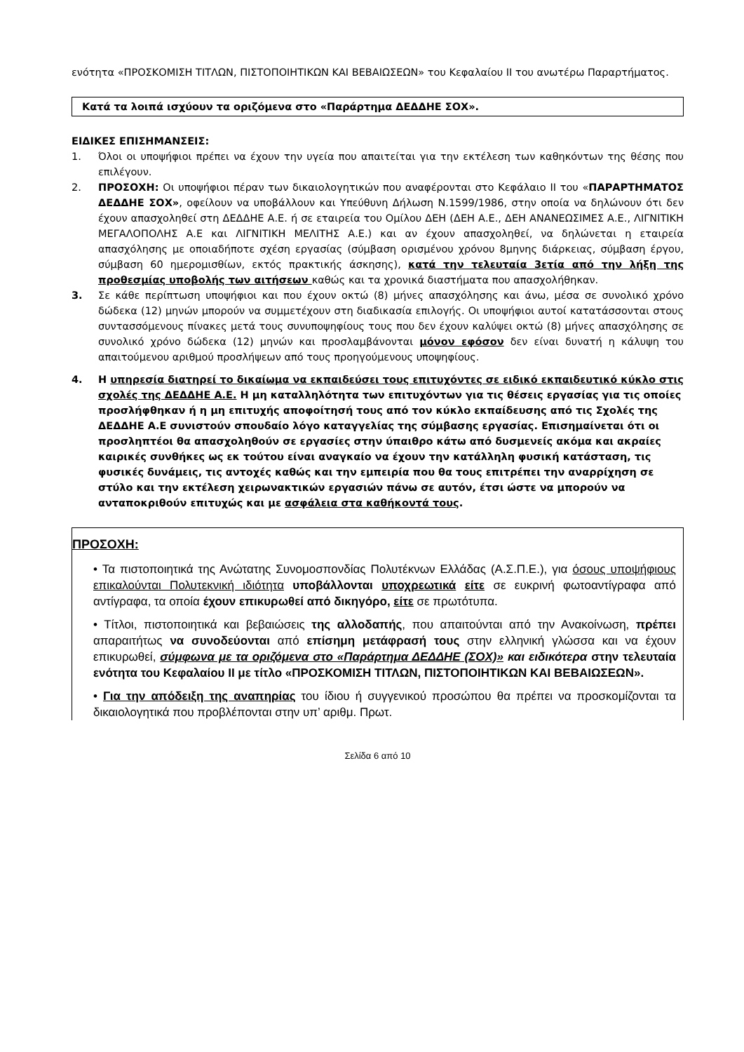ενότητα «ΠΡΟΣΚΟΜΙΣΗ ΤΙΤΛΩΝ, ΠΙΣΤΟΠΟΙΗΤΙΚΩΝ ΚΑΙ ΒΕΒΑΙΩΣΕΩΝ» του Κεφαλαίου ΙΙ του ανωτέρω Παραρτήματος.
Κατά τα λοιπά ισχύουν τα οριζόμενα στο «Παράρτημα ΔΕΔΔΗΕ ΣΟΧ».
ΕΙΔΙΚΕΣ ΕΠΙΣΗΜΑΝΣΕΙΣ:
1. Όλοι οι υποψήφιοι πρέπει να έχουν την υγεία που απαιτείται για την εκτέλεση των καθηκόντων της θέσης που επιλέγουν.
2. ΠΡΟΣΟΧΗ: Οι υποψήφιοι πέραν των δικαιολογητικών που αναφέρονται στο Κεφάλαιο ΙΙ του «ΠΑΡΑΡΤΗΜΑΤΟΣ ΔΕΔΔΗΕ ΣΟΧ», οφείλουν να υποβάλλουν και Υπεύθυνη Δήλωση Ν.1599/1986, στην οποία να δηλώνουν ότι δεν έχουν απασχοληθεί στη ΔΕΔΔΗΕ Α.Ε. ή σε εταιρεία του Ομίλου ΔΕΗ (ΔΕΗ Α.Ε., ΔΕΗ ΑΝΑΝΕΩΣΙΜΕΣ Α.Ε., ΛΙΓΝΙΤΙΚΗ ΜΕΓΑΛΟΠΟΛΗΣ Α.Ε και ΛΙΓΝΙΤΙΚΗ ΜΕΛΙΤΗΣ Α.Ε.) και αν έχουν απασχοληθεί, να δηλώνεται η εταιρεία απασχόλησης με οποιαδήποτε σχέση εργασίας (σύμβαση ορισμένου χρόνου 8μηνης διάρκειας, σύμβαση έργου, σύμβαση 60 ημερομισθίων, εκτός πρακτικής άσκησης), κατά την τελευταία 3ετία από την λήξη της προθεσμίας υποβολής των αιτήσεων καθώς και τα χρονικά διαστήματα που απασχολήθηκαν.
3. Σε κάθε περίπτωση υποψήφιοι και που έχουν οκτώ (8) μήνες απασχόλησης και άνω, μέσα σε συνολικό χρόνο δώδεκα (12) μηνών μπορούν να συμμετέχουν στη διαδικασία επιλογής. Οι υποψήφιοι αυτοί κατατάσσονται στους συντασσόμενους πίνακες μετά τους συνυποψηφίους τους που δεν έχουν καλύψει οκτώ (8) μήνες απασχόλησης σε συνολικό χρόνο δώδεκα (12) μηνών και προσλαμβάνονται μόνον εφόσον δεν είναι δυνατή η κάλυψη του απαιτούμενου αριθμού προσλήψεων από τους προηγούμενους υποψηφίους.
4. Η υπηρεσία διατηρεί το δικαίωμα να εκπαιδεύσει τους επιτυχόντες σε ειδικό εκπαιδευτικό κύκλο στις σχολές της ΔΕΔΔΗΕ Α.Ε. Η μη καταλληλότητα των επιτυχόντων για τις θέσεις εργασίας για τις οποίες προσλήφθηκαν ή η μη επιτυχής αποφοίτησή τους από τον κύκλο εκπαίδευσης από τις Σχολές της ΔΕΔΔΗΕ Α.Ε συνιστούν σπουδαίο λόγο καταγγελίας της σύμβασης εργασίας. Επισημαίνεται ότι οι προσληπτέοι θα απασχοληθούν σε εργασίες στην ύπαιθρο κάτω από δυσμενείς ακόμα και ακραίες καιρικές συνθήκες ως εκ τούτου είναι αναγκαίο να έχουν την κατάλληλη φυσική κατάσταση, τις φυσικές δυνάμεις, τις αντοχές καθώς και την εμπειρία που θα τους επιτρέπει την αναρρίχηση σε στύλο και την εκτέλεση χειρωνακτικών εργασιών πάνω σε αυτόν, έτσι ώστε να μπορούν να ανταποκριθούν επιτυχώς και με ασφάλεια στα καθήκοντά τους.
ΠΡΟΣΟΧΗ:
• Τα πιστοποιητικά της Ανώτατης Συνομοσπονδίας Πολυτέκνων Ελλάδας (Α.Σ.Π.Ε.), για όσους υποψήφιους επικαλούνται Πολυτεκνική ιδιότητα υποβάλλονται υποχρεωτικά είτε σε ευκρινή φωτοαντίγραφα από αντίγραφα, τα οποία έχουν επικυρωθεί από δικηγόρο, είτε σε πρωτότυπα.
• Τίτλοι, πιστοποιητικά και βεβαιώσεις της αλλοδαπής, που απαιτούνται από την Ανακοίνωση, πρέπει απαραιτήτως να συνοδεύονται από επίσημη μετάφρασή τους στην ελληνική γλώσσα και να έχουν επικυρωθεί, σύμφωνα με τα οριζόμενα στο «Παράρτημα ΔΕΔΔΗΕ (ΣΟΧ)» και ειδικότερα στην τελευταία ενότητα του Κεφαλαίου ΙΙ με τίτλο «ΠΡΟΣΚΟΜΙΣΗ ΤΙΤΛΩΝ, ΠΙΣΤΟΠΟΙΗΤΙΚΩΝ ΚΑΙ ΒΕΒΑΙΩΣΕΩΝ».
• Για την απόδειξη της αναπηρίας του ίδιου ή συγγενικού προσώπου θα πρέπει να προσκομίζονται τα δικαιολογητικά που προβλέπονται στην υπ’ αριθμ. Πρωτ.
Σελίδα 6 από 10